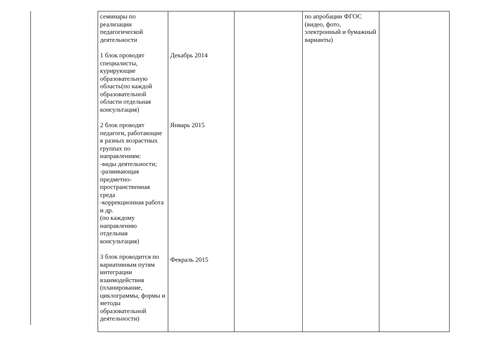| семинары по реализации педагогической деятельности 1 блок проводят специалисты, курирующие образовательную область(по каждой образовательной области отдельная консультация) 2 блок проводят педагоги, работающие в разных возрастных группах по направлениям: -виды деятельности; -развивающая предметно-пространственная среда -коррекционная работа и др. (по каждому направлению отдельная консультация) 3 блок проводится по вариативным путям интеграции взаимодействия (планирование, циклограммы, формы и методы образовательной деятельности) | Декабрь 2014 Январь 2015 Февраль 2015 | | по апробации ФГОС (видео, фото, электронный и бумажный варианты) | |